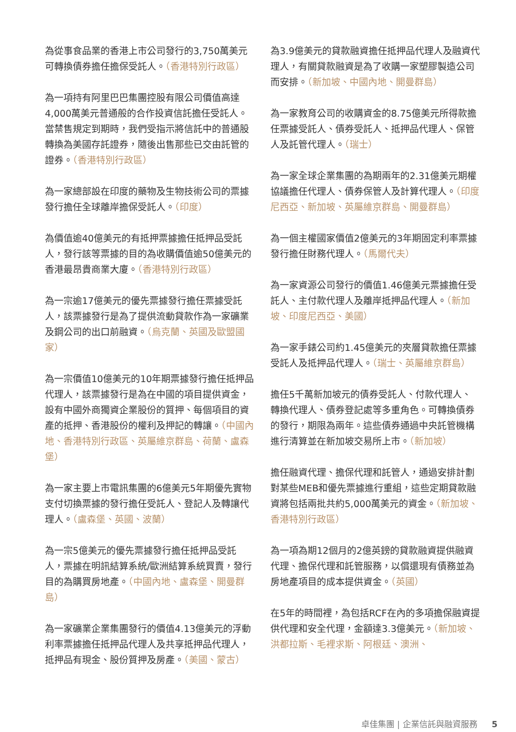為從事食品業的香港上市公司發行的3,750萬美元可轉換債券擔任擔保受託人。（香港特別行政區）
為一項持有阿里巴巴集團控股有限公司價值高達4,000萬美元普通般的合作投資信託擔任受託人。當禁售規定到期時，我們受指示將信託中的普通股轉換為美國存託證券，隨後出售那些已交由託管的證券。（香港特別行政區）
為一家總部設在印度的藥物及生物技術公司的票據發行擔任全球離岸擔保受託人。（印度）
為價值逾40億美元的有抵押票據擔任抵押品受託人，發行該等票據的目的為收購價值逾50億美元的香港最昂貴商業大廈。（香港特別行政區）
為一宗逾17億美元的優先票據發行擔任票據受託人，該票據發行是為了提供流動貸款作為一家礦業及鋼公司的出口前融資。（烏克蘭、英國及歐盟國家）
為一宗價值10億美元的10年期票據發行擔任抵押品代理人，該票據發行是為在中國的項目提供資金，設有中國外商獨資企業股份的質押、每個項目的資產的抵押、香港股份的權利及押記的轉讓。（中國內地、香港特別行政區、英屬維京群島、荷蘭、盧森堡）
為一家主要上市電訊集團的6億美元5年期優先實物支付切換票據的發行擔任受託人、登記人及轉讓代理人。（盧森堡、英國、波蘭）
為一宗5億美元的優先票據發行擔任抵押品受託人，票據在明訊結算系統/歐洲結算系統買賣，發行目的為購買房地產。（中國內地、盧森堡、開曼群島）
為一家礦業企業集團發行的價值4.13億美元的浮動利率票據擔任抵押品代理人及共享抵押品代理人，抵押品有現金、股份質押及房產。（美國、蒙古）
為3.9億美元的貸款融資擔任抵押品代理人及融資代理人，有關貸款融資是為了收購一家塑膠製造公司而安排。（新加坡、中國內地、開曼群島）
為一家教育公司的收購資金的8.75億美元所得款擔任票據受託人、債券受託人、抵押品代理人、保管人及託管代理人。（瑞士）
為一家全球企業集團的為期兩年的2.31億美元期權協議擔任代理人、債券保管人及計算代理人。（印度尼西亞、新加坡、英屬維京群島、開曼群島）
為一個主權國家價值2億美元的3年期固定利率票據發行擔任財務代理人。（馬爾代夫）
為一家資源公司發行的價值1.46億美元票據擔任受託人、主付款代理人及離岸抵押品代理人。（新加坡、印度尼西亞、美國）
為一家手錶公司約1.45億美元的夾層貸款擔任票據受託人及抵押品代理人。（瑞士、英屬維京群島）
擔任5千萬新加坡元的債券受託人、付款代理人、轉換代理人、債券登記處等多重角色。可轉換債券的發行，期限為兩年。這些債券通過中央託管機構進行清算並在新加坡交易所上市。（新加坡）
擔任融資代理、擔保代理和託管人，通過安排計劃對某些MEB和優先票據進行重組，這些定期貸款融資將包括兩批共約5,000萬美元的資金。（新加坡、香港特別行政區）
為一項為期12個月的2億英鎊的貸款融資提供融資代理、擔保代理和託管服務，以償還現有債務並為房地產項目的成本提供資金。（英國）
在5年的時間裡，為包括RCF在內的多項擔保融資提供代理和安全代理，金額達3.3億美元。（新加坡、洪都拉斯、毛裡求斯、阿根廷、澳洲、
卓佳集團 | 企業信託與融資服務 5